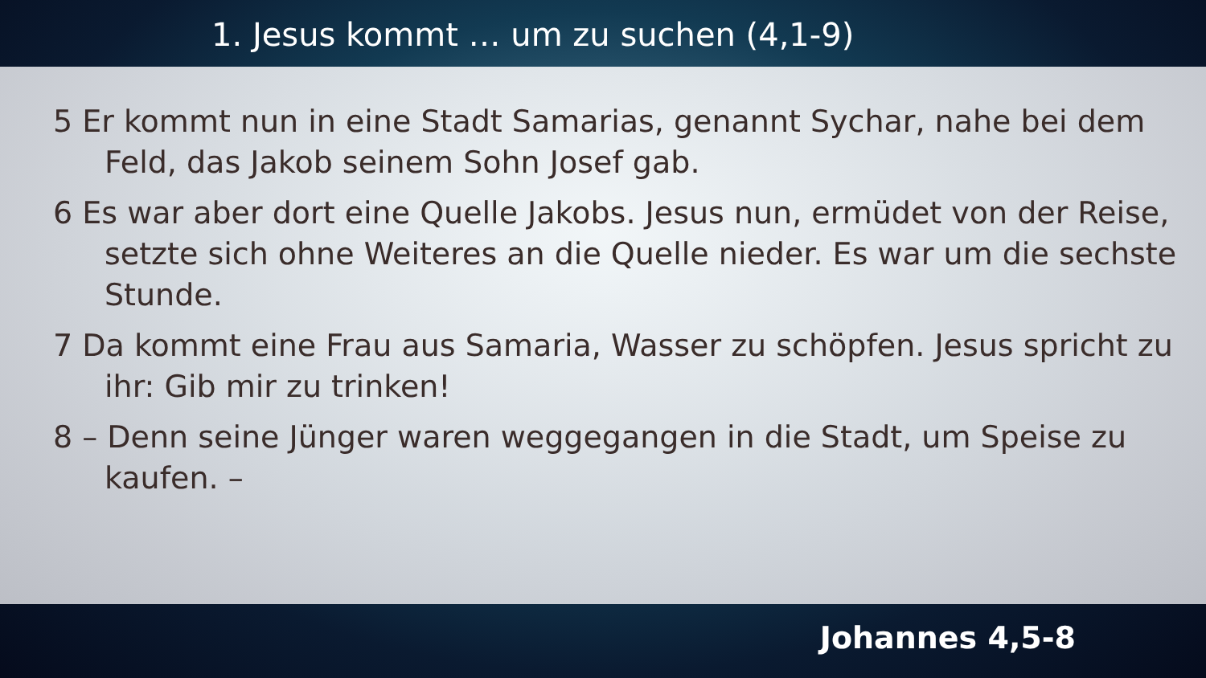1. Jesus kommt … um zu suchen (4,1-9)
5 Er kommt nun in eine Stadt Samarias, genannt Sychar, nahe bei dem Feld, das Jakob seinem Sohn Josef gab.
6 Es war aber dort eine Quelle Jakobs. Jesus nun, ermüdet von der Reise, setzte sich ohne Weiteres an die Quelle nieder. Es war um die sechste Stunde.
7 Da kommt eine Frau aus Samaria, Wasser zu schöpfen. Jesus spricht zu ihr: Gib mir zu trinken!
8 – Denn seine Jünger waren weggegangen in die Stadt, um Speise zu kaufen. –
Johannes 4,5-8